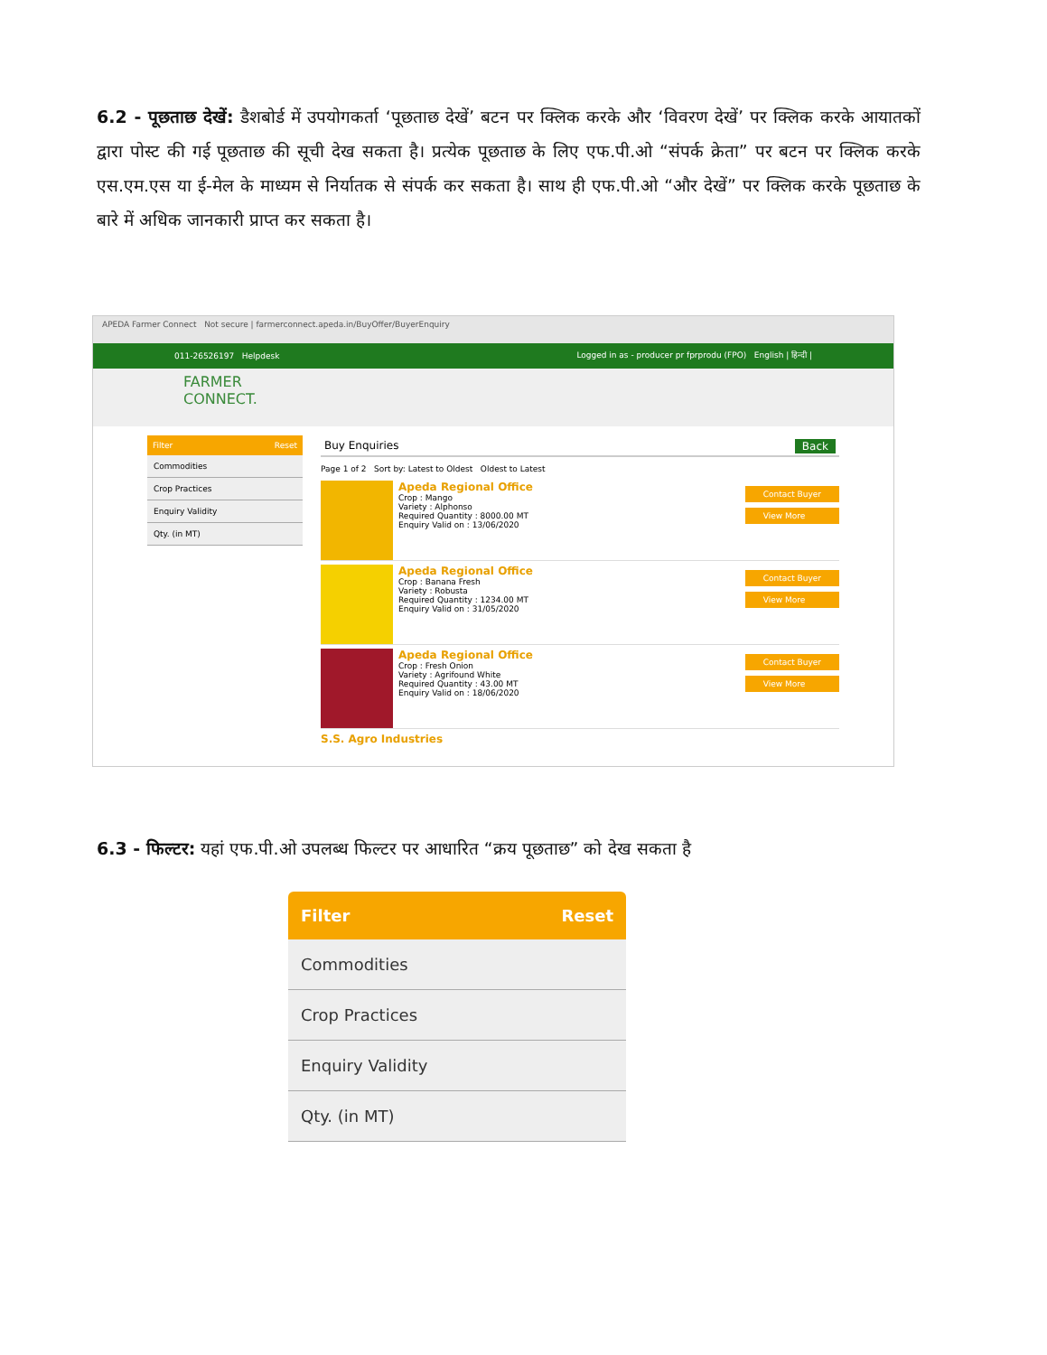6.2 - पूछताछ देखें: डैशबोर्ड में उपयोगकर्ता ‘पूछताछ देखें’ बटन पर क्लिक करके और ‘विवरण देखें’ पर क्लिक करके आयातकों द्वारा पोस्ट की गई पूछताछ की सूची देख सकता है। प्रत्येक पूछताछ के लिए एफ.पी.ओ “संपर्क क्रेता” पर बटन पर क्लिक करके एस.एम.एस या ई-मेल के माध्यम से निर्यातक से संपर्क कर सकता है। साथ ही एफ.पी.ओ “और देखें” पर क्लिक करके पूछताछ के बारे में अधिक जानकारी प्राप्त कर सकता है।
APEDA Farmer Connect Not secure | farmerconnect.apeda.in/BuyOffer/BuyerEnquiry
011-26526197 Helpdesk Logged in as - producer pr fprprodu (FPO) English | हिन्दी |
FARMER
CONNECT.
Filter Reset
Commodities
Crop Practices
Enquiry Validity
Qty. (in MT)
Buy Enquiries Back
Page 1 of 2 Sort by: Latest to Oldest Oldest to Latest
Apeda Regional Office
Crop : Mango
Variety : Alphonso
Required Quantity : 8000.00 MT
Enquiry Valid on : 13/06/2020
Contact Buyer
View More
Apeda Regional Office
Crop : Banana Fresh
Variety : Robusta
Required Quantity : 1234.00 MT
Enquiry Valid on : 31/05/2020
Contact Buyer
View More
Apeda Regional Office
Crop : Fresh Onion
Variety : Agrifound White
Required Quantity : 43.00 MT
Enquiry Valid on : 18/06/2020
Contact Buyer
View More
S.S. Agro Industries
6.3 - फिल्टर: यहां एफ.पी.ओ उपलब्ध फिल्टर पर आधारित “क्रय पूछताछ” को देख सकता है
Filter Reset
Commodities
Crop Practices
Enquiry Validity
Qty. (in MT)